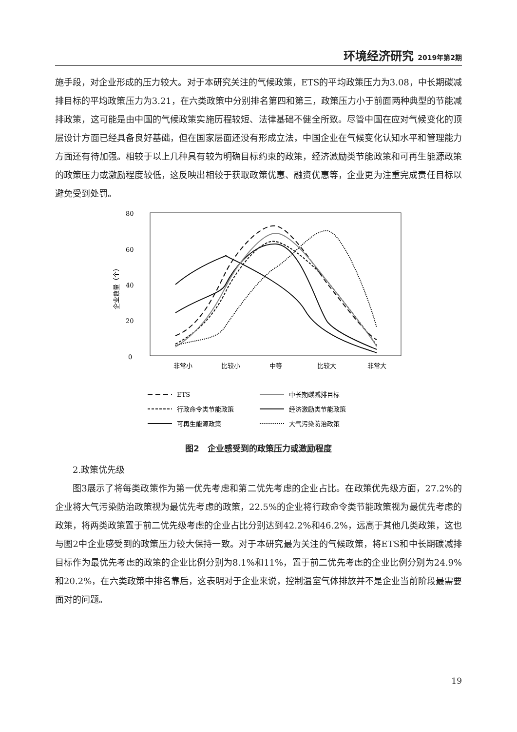环境经济研究 2019年第2期
施手段，对企业形成的压力较大。对于本研究关注的气候政策，ETS的平均政策压力为3.08，中长期碳减排目标的平均政策压力为3.21，在六类政策中分别排名第四和第三，政策压力小于前面两种典型的节能减排政策，这可能是由中国的气候政策实施历程较短、法律基础不健全所致。尽管中国在应对气候变化的顶层设计方面已经具备良好基础，但在国家层面还没有形成立法，中国企业在气候变化认知水平和管理能力方面还有待加强。相较于以上几种具有较为明确目标约束的政策，经济激励类节能政策和可再生能源政策的政策压力或激励程度较低，这反映出相较于获取政策优惠、融资优惠等，企业更为注重完成责任目标以避免受到处罚。
80
60
40
20
0
企业数量（个）
非常小
比较小
中等
比较大
非常大
ETS
中长期碳减排目标
行政命令类节能政策
经济激励类节能政策
可再生能源政策
大气污染防治政策
图2　企业感受到的政策压力或激励程度
2.政策优先级
图3展示了将每类政策作为第一优先考虑和第二优先考虑的企业占比。在政策优先级方面，27.2%的企业将大气污染防治政策视为最优先考虑的政策，22.5%的企业将行政命令类节能政策视为最优先考虑的政策，将两类政策置于前二优先级考虑的企业占比分别达到42.2%和46.2%，远高于其他几类政策，这也与图2中企业感受到的政策压力较大保持一致。对于本研究最为关注的气候政策，将ETS和中长期碳减排目标作为最优先考虑的政策的企业比例分别为8.1%和11%，置于前二优先考虑的企业比例分别为24.9%和20.2%，在六类政策中排名靠后，这表明对于企业来说，控制温室气体排放并不是企业当前阶段最需要面对的问题。
19